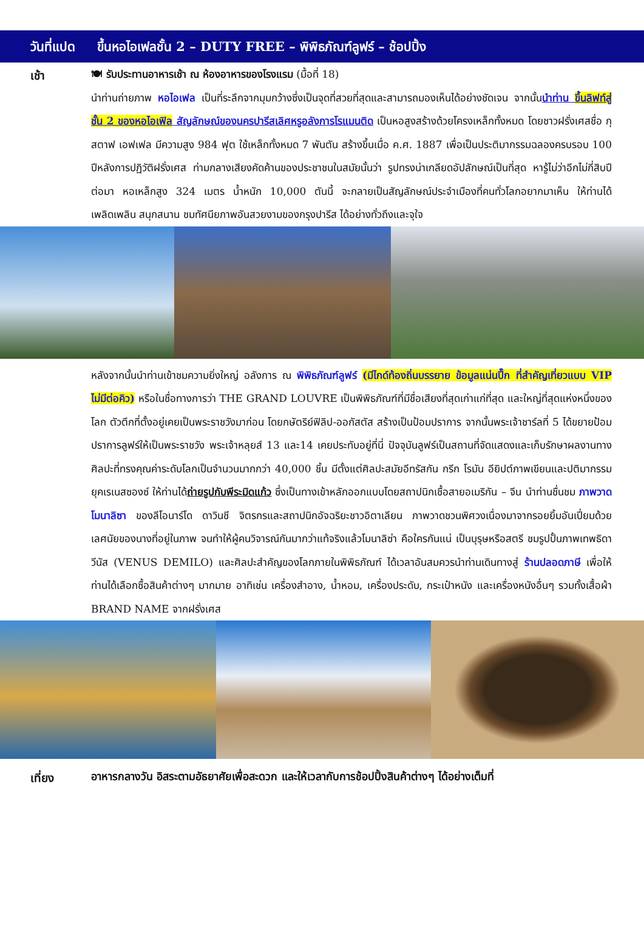วันที่แปด ขึ้นหอไอเฟลชั้น 2 – DUTY FREE – พิพิธภัณฑ์ลูฟร์ – ช้อปปิ้ง
เช้า
🍽 รับประทานอาหารเช้า ณ ห้องอาหารของโรงแรม (มื้อที่ 18)
นำท่านถ่ายภาพ หอไอเฟล เป็นที่ระลึกจากมุมกว้างซึ่งเป็นจุดที่สวยที่สุดและสามารถมองเห็นได้อย่างชัดเจน จากนั้นนำท่าน ขึ้นลิฟท์สู่ชั้น 2 ของหอไอเฟิล สัญลักษณ์ของนครปารีสเลิศหรูอลังการโรแมนติด เป็นหอสูงสร้างด้วยโครงเหล็กทั้งหมด โดยชาวฝรั่งเศสชื่อ กุสตาฟ เอฟเฟล มีความสูง 984 ฟุต ใช้เหล็กทั้งหมด 7 พันตัน สร้างขึ้นเมื่อ ค.ศ. 1887 เพื่อเป็นประติมากรรมฉลองครบรอบ 100 ปีหลังการปฏิวัติฝรั่งเศส ท่ามกลางเสียงคัดค้านของประชาชนในสมัยนั้นว่า รูปทรงน่าเกลียดอัปลักษณ์เป็นที่สุด หารู้ไม่ว่าอีกไม่กี่สิบปีต่อมา หอเหล็กสูง 324 เมตร น้ำหนัก 10,000 ตันนี้ จะกลายเป็นสัญลักษณ์ประจำเมืองที่คนทั่วโลกอยากมาเห็น ให้ท่านได้เพลิดเพลิน สนุกสนาน ชมทัศนียภาพอันสวยงามของกรุงปารีส ได้อย่างทั่วถึงและจุใจ
หลังจากนั้นนำท่านเข้าชมความยิ่งใหญ่ อลังการ ณ พิพิธภัณฑ์ลูฟร์ (มีไกด์ท้องถิ่นบรรยาย ข้อมูลแน่นปึ๊ก ที่สำคัญเที่ยวแบบ VIP ไม่มีต่อคิว) หรือในชื่อทางการว่า THE GRAND LOUVRE เป็นพิพิธภัณฑ์ที่มีชื่อเสียงที่สุดเก่าแก่ที่สุด และใหญ่ที่สุดแห่งหนึ่งของโลก ตัวตึกที่ตั้งอยู่เคยเป็นพระราชวังมาก่อน โดยกษัตริย์ฟิลิป-ออกัสตัส สร้างเป็นป้อมปราการ จากนั้นพระเจ้าชาร์ลที่ 5 ได้ขยายป้อมปราการลูฟร์ให้เป็นพระราชวัง พระเจ้าหลุยส์ 13 และ14 เคยประทับอยู่ที่นี่ ปัจจุบันลูฟร์เป็นสถานที่จัดแสดงและเก็บรักษาผลงานทางศิลปะที่ทรงคุณค่าระดับโลกเป็นจำนวนมากกว่า 40,000 ชิ้น มีตั้งแต่ศิลปะสมัยอีทรัสกัน กรีก โรมัน อียิปต์ภาพเขียนและปติมากรรมยุคเรเนสซองซ์ ให้ท่านได้ถ่ายรูปกับพีระมิดแก้ว ซึ่งเป็นทางเข้าหลักออกแบบโดยสถาปนิกเชื้อสายอเมริกัน – จีน นำท่านชื่นชม ภาพวาดโมนาลิซา ของลีโอนาร์โด ดาวินชี จิตรกรและสถาปนิกอัจฉริยะชาวอิตาเลียน ภาพวาดชวนพิศวงเนื่องมาจากรอยยิ้มอันเปี่ยมด้วยเลศนัยของนางที่อยู่ในภาพ จนทำให้ผู้คนวิจารณ์กันมากว่าแท้จริงแล้วโมนาลิซ่า คือใครกันแน่ เป็นบุรุษหรือสตรี ชมรูปปั้นภาพเทพธิดาวีนัส (VENUS DEMILO) และศิลปะสำคัญของโลกภายในพิพิธภัณฑ์ ได้เวลาอันสมควรนำท่านเดินทางสู่ ร้านปลอดภาษี เพื่อให้ท่านได้เลือกซื้อสินค้าต่างๆ มากมาย อาทิเช่น เครื่องสำอาง, น้ำหอม, เครื่องประดับ, กระเป๋าหนัง และเครื่องหนังอื่นๆ รวมทั้งเสื้อผ้า BRAND NAME จากฝรั่งเศส
เที่ยง
อาหารกลางวัน อิสระตามอัธยาศัยเพื่อสะดวก และให้เวลากับการช้อปปิ้งสินค้าต่างๆ ได้อย่างเต็มที่